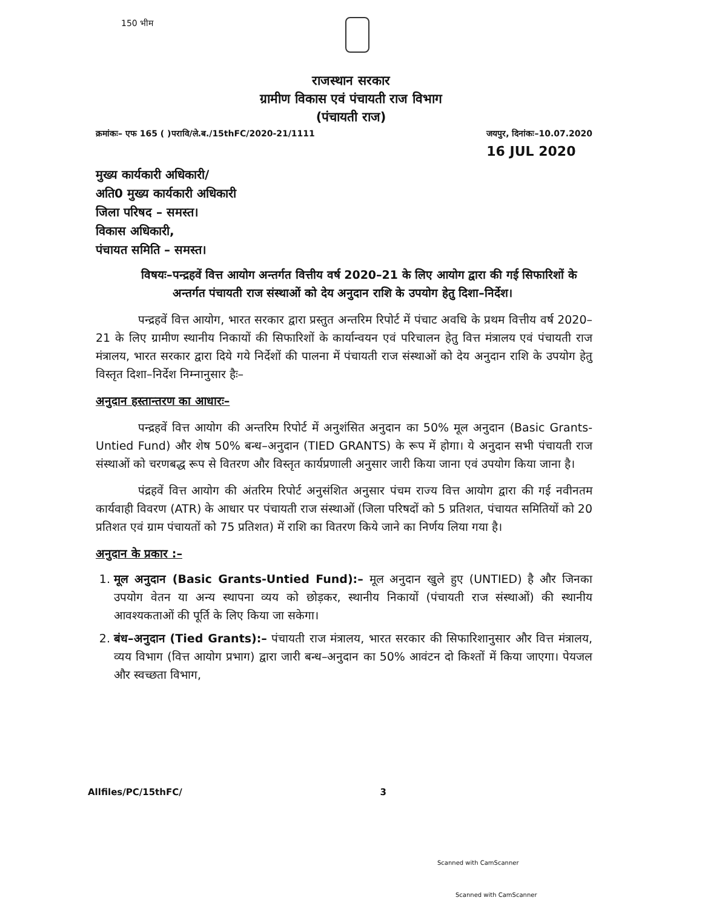150 भीम
राजस्थान सरकार
ग्रामीण विकास एवं पंचायती राज विभाग
(पंचायती राज)
क्रमांकः– एफ 165 ( )परावि/ले.ब./15thFC/2020-21/1111 जयपुर, दिनांकः–10.07.2020
16 JUL 2020
मुख्य कार्यकारी अधिकारी/
अति0 मुख्य कार्यकारी अधिकारी
जिला परिषद – समस्त।
विकास अधिकारी,
पंचायत समिति – समस्त।
विषयः– पन्द्रहवें वित्त आयोग अन्तर्गत वित्तीय वर्ष 2020–21 के लिए आयोग द्वारा की गई सिफारिशों के अन्तर्गत पंचायती राज संस्थाओं को देय अनुदान राशि के उपयोग हेतु दिशा–निर्देश।
पन्द्रहवें वित्त आयोग, भारत सरकार द्वारा प्रस्तुत अन्तरिम रिपोर्ट में पंचाट अवधि के प्रथम वित्तीय वर्ष 2020–21 के लिए ग्रामीण स्थानीय निकायों की सिफारिशों के कार्यान्वयन एवं परिचालन हेतु वित्त मंत्रालय एवं पंचायती राज मंत्रालय, भारत सरकार द्वारा दिये गये निर्देशों की पालना में पंचायती राज संस्थाओं को देय अनुदान राशि के उपयोग हेतु विस्तृत दिशा–निर्देश निम्नानुसार हैः–
अनुदान हस्तान्तरण का आधारः–
पन्द्रहवें वित्त आयोग की अन्तरिम रिपोर्ट में अनुशंसित अनुदान का 50% मूल अनुदान (Basic Grants-Untied Fund) और शेष 50% बन्ध–अनुदान (TIED GRANTS) के रूप में होगा। ये अनुदान सभी पंचायती राज संस्थाओं को चरणबद्ध रूप से वितरण और विस्तृत कार्यप्रणाली अनुसार जारी किया जाना एवं उपयोग किया जाना है।
पंद्रहवें वित्त आयोग की अंतरिम रिपोर्ट अनुसंशित अनुसार पंचम राज्य वित्त आयोग द्वारा की गई नवीनतम कार्यवाही विवरण (ATR) के आधार पर पंचायती राज संस्थाओं (जिला परिषदों को 5 प्रतिशत, पंचायत समितियों को 20 प्रतिशत एवं ग्राम पंचायतों को 75 प्रतिशत) में राशि का वितरण किये जाने का निर्णय लिया गया है।
अनुदान के प्रकार :–
1. मूल अनुदान (Basic Grants-Untied Fund):– मूल अनुदान खुले हुए (UNTIED) है और जिनका उपयोग वेतन या अन्य स्थापना व्यय को छोड़कर, स्थानीय निकायों (पंचायती राज संस्थाओं) की स्थानीय आवश्यकताओं की पूर्ति के लिए किया जा सकेगा।
2. बंध–अनुदान (Tied Grants):– पंचायती राज मंत्रालय, भारत सरकार की सिफारिशानुसार और वित्त मंत्रालय, व्यय विभाग (वित्त आयोग प्रभाग) द्वारा जारी बन्ध–अनुदान का 50% आवंटन दो किश्तों में किया जाएगा। पेयजल और स्वच्छता विभाग,
Allfiles/PC/15thFC/ 3
Scanned with CamScanner
Scanned with CamScanner